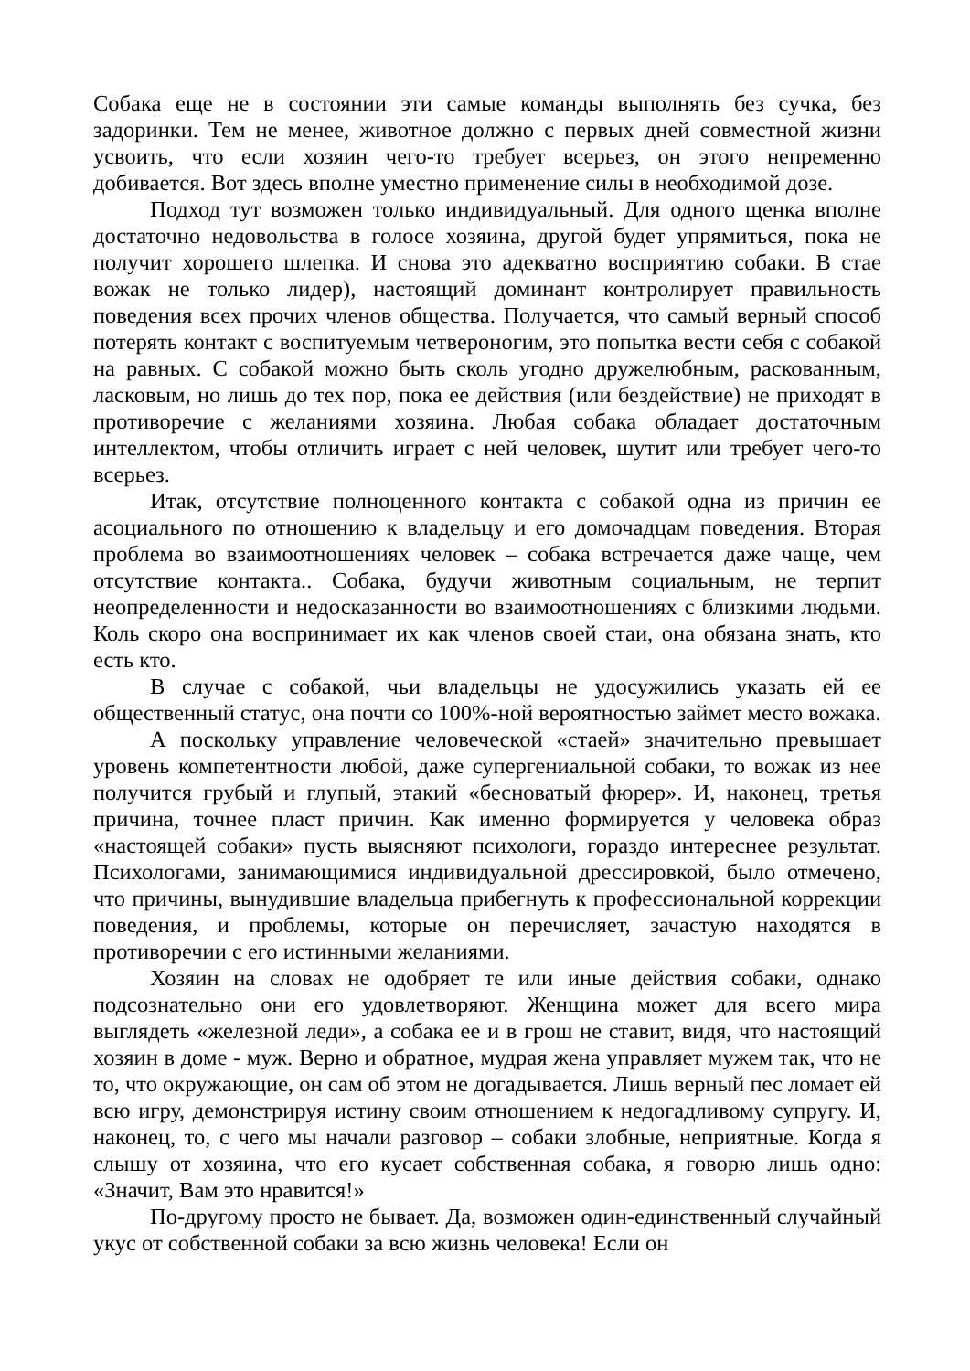Собака еще не в состоянии эти самые команды выполнять без сучка, без задоринки. Тем не менее, животное должно с первых дней совместной жизни усвоить, что если хозяин чего-то требует всерьез, он этого непременно добивается. Вот здесь вполне уместно применение силы в необходимой дозе.
Подход тут возможен только индивидуальный. Для одного щенка вполне достаточно недовольства в голосе хозяина, другой будет упрямиться, пока не получит хорошего шлепка. И снова это адекватно восприятию собаки. В стае вожак не только лидер), настоящий доминант контролирует правильность поведения всех прочих членов общества. Получается, что самый верный способ потерять контакт с воспитуемым четвероногим, это попытка вести себя с собакой на равных. С собакой можно быть сколь угодно дружелюбным, раскованным, ласковым, но лишь до тех пор, пока ее действия (или бездействие) не приходят в противоречие с желаниями хозяина. Любая собака обладает достаточным интеллектом, чтобы отличить играет с ней человек, шутит или требует чего-то всерьез.
Итак, отсутствие полноценного контакта с собакой одна из причин ее асоциального по отношению к владельцу и его домочадцам поведения. Вторая проблема во взаимоотношениях человек – собака встречается даже чаще, чем отсутствие контакта.. Собака, будучи животным социальным, не терпит неопределенности и недосказанности во взаимоотношениях с близкими людьми. Коль скоро она воспринимает их как членов своей стаи, она обязана знать, кто есть кто.
В случае с собакой, чьи владельцы не удосужились указать ей ее общественный статус, она почти со 100%-ной вероятностью займет место вожака.
А поскольку управление человеческой «стаей» значительно превышает уровень компетентности любой, даже супергениальной собаки, то вожак из нее получится грубый и глупый, этакий «бесноватый фюрер». И, наконец, третья причина, точнее пласт причин. Как именно формируется у человека образ «настоящей собаки» пусть выясняют психологи, гораздо интереснее результат. Психологами, занимающимися индивидуальной дрессировкой, было отмечено, что причины, вынудившие владельца прибегнуть к профессиональной коррекции поведения, и проблемы, которые он перечисляет, зачастую находятся в противоречии с его истинными желаниями.
Хозяин на словах не одобряет те или иные действия собаки, однако подсознательно они его удовлетворяют. Женщина может для всего мира выглядеть «железной леди», а собака ее и в грош не ставит, видя, что настоящий хозяин в доме - муж. Верно и обратное, мудрая жена управляет мужем так, что не то, что окружающие, он сам об этом не догадывается. Лишь верный пес ломает ей всю игру, демонстрируя истину своим отношением к недогадливому супругу. И, наконец, то, с чего мы начали разговор – собаки злобные, неприятные. Когда я слышу от хозяина, что его кусает собственная собака, я говорю лишь одно: «Значит, Вам это нравится!»
По-другому просто не бывает. Да, возможен один-единственный случайный укус от собственной собаки за всю жизнь человека! Если он